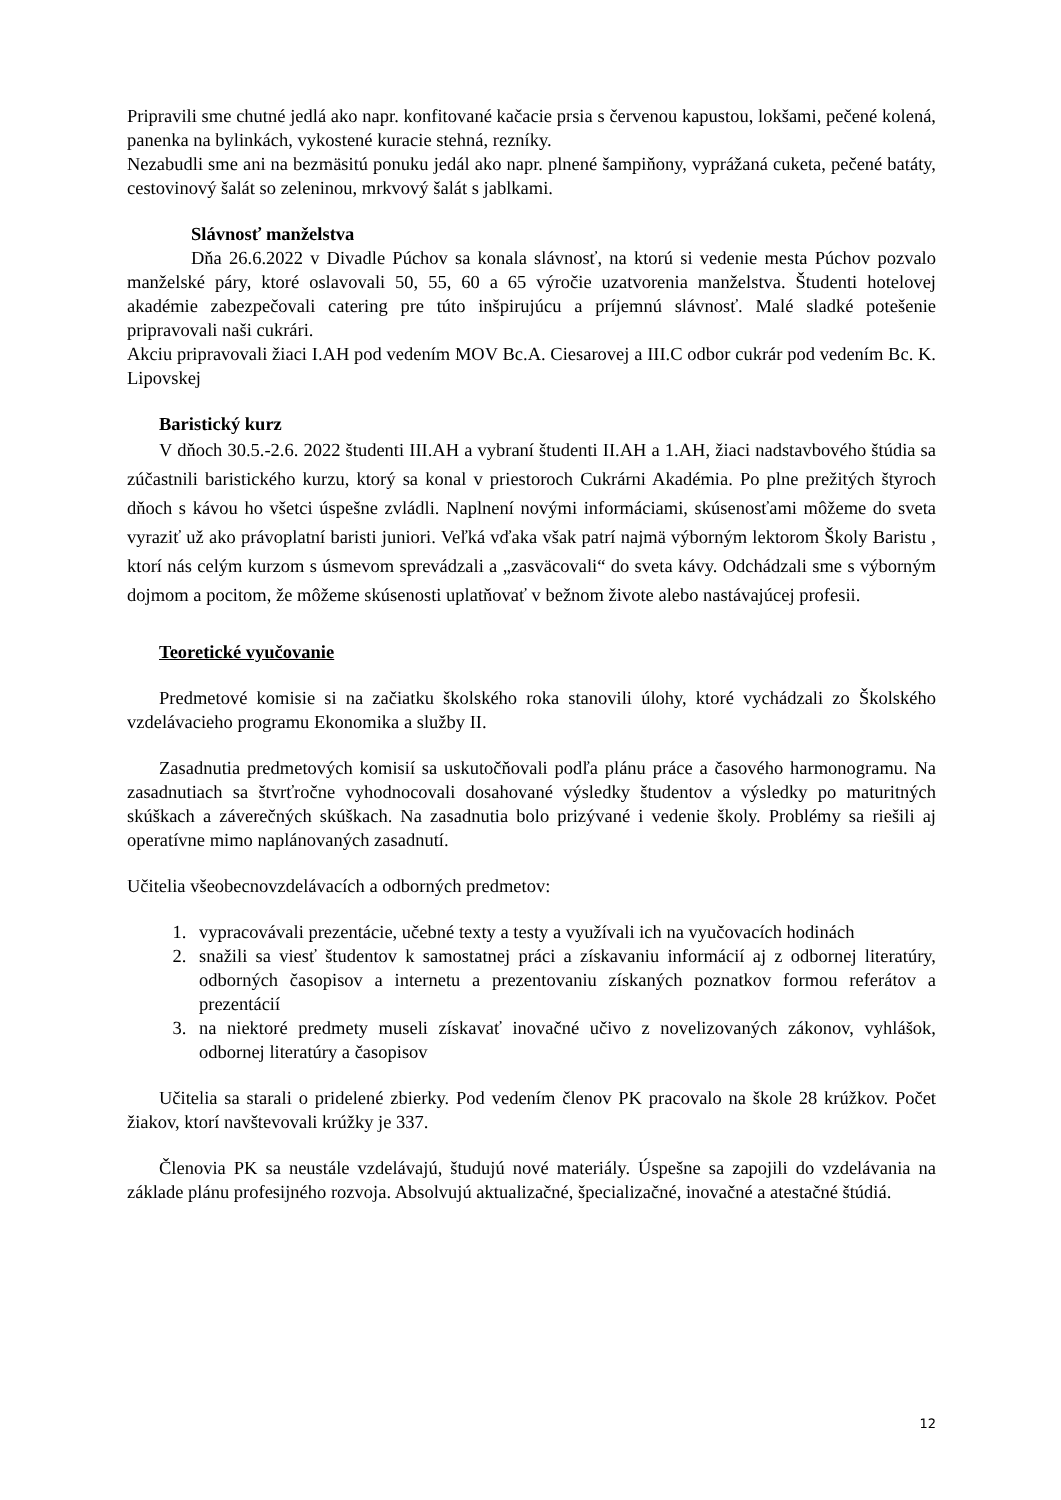Pripravili sme chutné jedlá ako napr. konfitované kačacie prsia s červenou kapustou, lokšami, pečené kolená, panenka na bylinkách, vykostené kuracie stehná, rezníky.
Nezabudli sme ani na bezmäsitú ponuku jedál ako napr. plnené šampiňony, vyprážaná cuketa, pečené batáty, cestovinový šalát so zeleninou, mrkvový šalát s jablkami.
Slávnosť manželstva
Dňa 26.6.2022 v Divadle Púchov sa konala slávnosť, na ktorú si vedenie mesta Púchov pozvalo manželské páry, ktoré oslavovali 50, 55, 60 a 65 výročie uzatvorenia manželstva. Študenti hotelovej akadémie zabezpečovali catering pre túto inšpirujúcu a príjemnú slávnosť. Malé sladké potešenie pripravovali naši cukrári.
Akciu pripravovali žiaci I.AH pod vedením MOV Bc.A. Ciesarovej a III.C odbor cukrár pod vedením Bc. K. Lipovskej
Baristický kurz
V dňoch 30.5.-2.6. 2022 študenti III.AH a vybraní študenti II.AH a 1.AH, žiaci nadstavbového štúdia sa zúčastnili baristického kurzu, ktorý sa konal v priestoroch Cukrárni Akadémia. Po plne prežitých štyroch dňoch s kávou ho všetci úspešne zvládli. Naplnení novými informáciami, skúsenosťami môžeme do sveta vyraziť už ako právoplatní baristi juniori. Veľká vďaka však patrí najmä výborným lektorom Školy Baristu , ktorí nás celým kurzom s úsmevom sprevádzali a „zasväcovali“ do sveta kávy. Odchádzali sme s výborným dojmom a pocitom, že môžeme skúsenosti uplatňovať v bežnom živote alebo nastávajúcej profesii.
Teoretické vyučovanie
Predmetové komisie si na začiatku školského roka stanovili úlohy, ktoré vychádzali zo Školského vzdelávacieho programu Ekonomika a služby II.
Zasadnutia predmetových komisií sa uskutočňovali podľa plánu práce a časového harmonogramu. Na zasadnutiach sa štvrťročne vyhodnocovali dosahované výsledky študentov a výsledky po maturitných skúškach a záverečných skúškach. Na zasadnutia bolo prizývané i vedenie školy. Problémy sa riešili aj operatívne mimo naplánovaných zasadnutí.
Učitelia všeobecnovzdelávacích a odborných predmetov:
1. vypracovávali prezentácie, učebné texty a testy a využívali ich na vyučovacích hodinách
2. snažili sa viesť študentov k samostatnej práci a získavaniu informácií aj z odbornej literatúry, odborných časopisov a internetu a prezentovaniu získaných poznatkov formou referátov a prezentácií
3. na niektoré predmety museli získavať inovačné učivo z novelizovaných zákonov, vyhlášok, odbornej literatúry a časopisov
Učitelia sa starali o pridelené zbierky. Pod vedením členov PK pracovalo na škole 28 krúžkov. Počet žiakov, ktorí navštevovali krúžky je 337.
Členovia PK sa neustále vzdelávajú, študujú nové materiály. Úspešne sa zapojili do vzdelávania na základe plánu profesijného rozvoja. Absolvujú aktualizačné, špecializačné, inovačné a atestačné štúdiá.
12